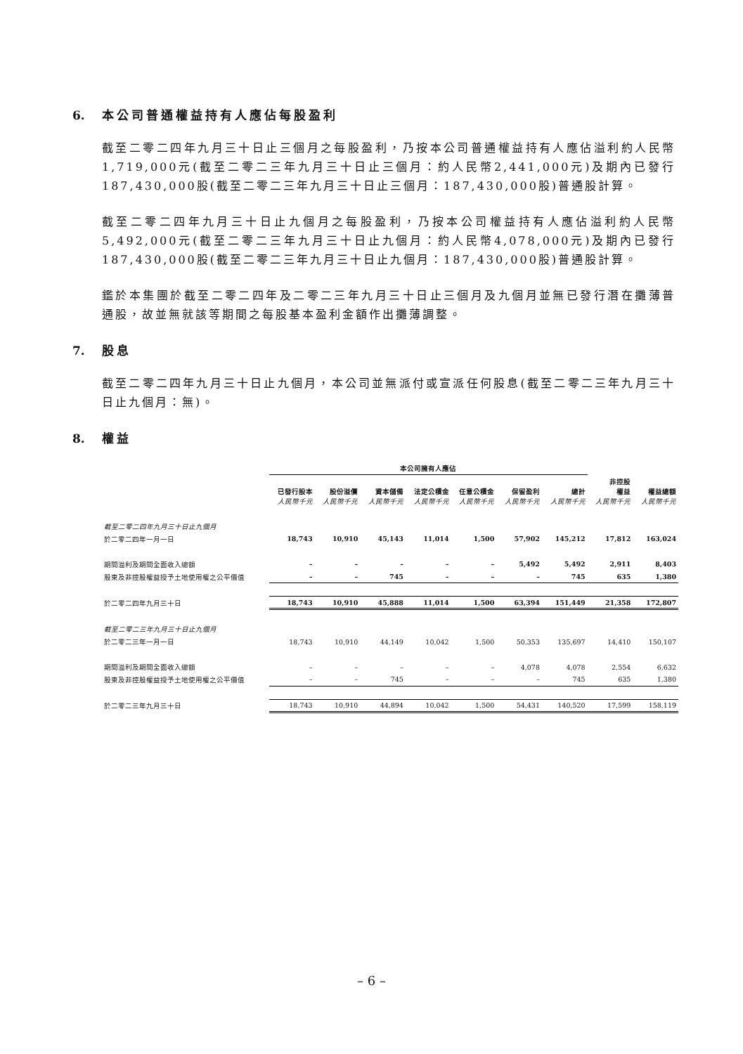6. 本公司普通權益持有人應佔每股盈利
截至二零二四年九月三十日止三個月之每股盈利，乃按本公司普通權益持有人應佔溢利約人民幣1,719,000元(截至二零二三年九月三十日止三個月：約人民幣2,441,000元)及期內已發行187,430,000股(截至二零二三年九月三十日止三個月：187,430,000股)普通股計算。
截至二零二四年九月三十日止九個月之每股盈利，乃按本公司權益持有人應佔溢利約人民幣5,492,000元(截至二零二三年九月三十日止九個月：約人民幣4,078,000元)及期內已發行187,430,000股(截至二零二三年九月三十日止九個月：187,430,000股)普通股計算。
鑑於本集團於截至二零二四年及二零二三年九月三十日止三個月及九個月並無已發行潛在攤薄普通股，故並無就該等期間之每股基本盈利金額作出攤薄調整。
7. 股息
截至二零二四年九月三十日止九個月，本公司並無派付或宣派任何股息(截至二零二三年九月三十日止九個月：無)。
8. 權益
| | 本公司擁有人應佔 | | | | | | | | |
| --- | --- | --- | --- | --- | --- | --- | --- | --- | --- |
| | 已發行股本 人民幣千元 | 股份溢價 人民幣千元 | 資本儲備 人民幣千元 | 法定公積金 人民幣千元 | 任意公積金 人民幣千元 | 保留盈利 人民幣千元 | 總計 人民幣千元 | 非控股 權益 人民幣千元 | 權益總額 人民幣千元 |
| 截至二零二四年九月三十日止九個月 | | | | | | | | | |
| 於二零二四年一月一日 | 18,743 | 10,910 | 45,143 | 11,014 | 1,500 | 57,902 | 145,212 | 17,812 | 163,024 |
| 期間溢利及期間全面收入總額 | – | – | – | – | – | 5,492 | 5,492 | 2,911 | 8,403 |
| 股東及非控股權益授予土地使用權之公平價值 | – | – | 745 | – | – | – | 745 | 635 | 1,380 |
| 於二零二四年九月三十日 | 18,743 | 10,910 | 45,888 | 11,014 | 1,500 | 63,394 | 151,449 | 21,358 | 172,807 |
| 截至二零二三年九月三十日止九個月 | | | | | | | | | |
| 於二零二三年一月一日 | 18,743 | 10,910 | 44,149 | 10,042 | 1,500 | 50,353 | 135,697 | 14,410 | 150,107 |
| 期間溢利及期間全面收入總額 | – | – | – | – | – | 4,078 | 4,078 | 2,554 | 6,632 |
| 股東及非控股權益授予土地使用權之公平價值 | – | – | 745 | – | – | – | 745 | 635 | 1,380 |
| 於二零二三年九月三十日 | 18,743 | 10,910 | 44,894 | 10,042 | 1,500 | 54,431 | 140,520 | 17,599 | 158,119 |
– 6 –